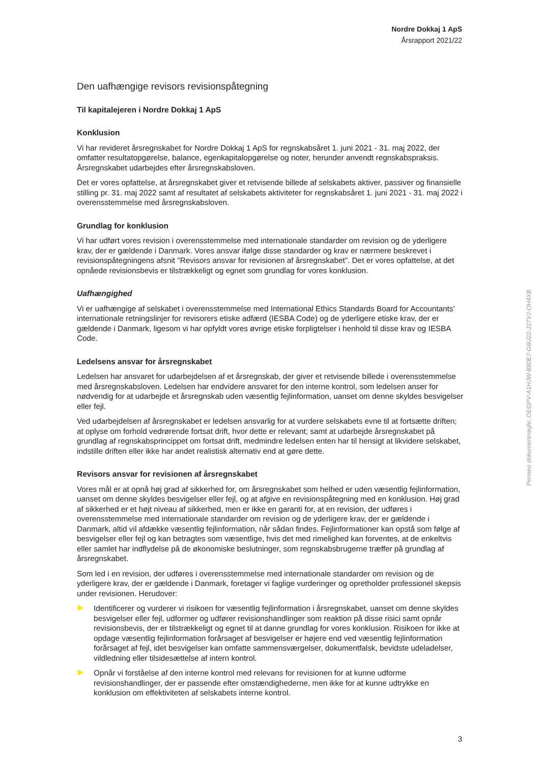Nordre Dokkaj 1 ApS
Årsrapport 2021/22
Den uafhængige revisors revisionspåtegning
Til kapitalejeren i Nordre Dokkaj 1 ApS
Konklusion
Vi har revideret årsregnskabet for Nordre Dokkaj 1 ApS for regnskabsåret 1. juni 2021 - 31. maj 2022, der omfatter resultatopgørelse, balance, egenkapitalopgørelse og noter, herunder anvendt regnskabspraksis. Årsregnskabet udarbejdes efter årsregnskabsloven.
Det er vores opfattelse, at årsregnskabet giver et retvisende billede af selskabets aktiver, passiver og finansielle stilling pr. 31. maj 2022 samt af resultatet af selskabets aktiviteter for regnskabsåret 1. juni 2021 - 31. maj 2022 i overensstemmelse med årsregnskabsloven.
Grundlag for konklusion
Vi har udført vores revision i overensstemmelse med internationale standarder om revision og de yderligere krav, der er gældende i Danmark. Vores ansvar ifølge disse standarder og krav er nærmere beskrevet i revisionspåtegningens afsnit "Revisors ansvar for revisionen af årsregnskabet". Det er vores opfattelse, at det opnåede revisionsbevis er tilstrækkeligt og egnet som grundlag for vores konklusion.
Uafhængighed
Vi er uafhængige af selskabet i overensstemmelse med International Ethics Standards Board for Accountants' internationale retningslinjer for revisorers etiske adfærd (IESBA Code) og de yderligere etiske krav, der er gældende i Danmark, ligesom vi har opfyldt vores øvrige etiske forpligtelser i henhold til disse krav og IESBA Code.
Ledelsens ansvar for årsregnskabet
Ledelsen har ansvaret for udarbejdelsen af et årsregnskab, der giver et retvisende billede i overensstemmelse med årsregnskabsloven. Ledelsen har endvidere ansvaret for den interne kontrol, som ledelsen anser for nødvendig for at udarbejde et årsregnskab uden væsentlig fejlinformation, uanset om denne skyldes besvigelser eller fejl.
Ved udarbejdelsen af årsregnskabet er ledelsen ansvarlig for at vurdere selskabets evne til at fortsætte driften; at oplyse om forhold vedrørende fortsat drift, hvor dette er relevant; samt at udarbejde årsregnskabet på grundlag af regnskabsprincippet om fortsat drift, medmindre ledelsen enten har til hensigt at likvidere selskabet, indstille driften eller ikke har andet realistisk alternativ end at gøre dette.
Revisors ansvar for revisionen af årsregnskabet
Vores mål er at opnå høj grad af sikkerhed for, om årsregnskabet som helhed er uden væsentlig fejlinformation, uanset om denne skyldes besvigelser eller fejl, og at afgive en revisionspåtegning med en konklusion. Høj grad af sikkerhed er et højt niveau af sikkerhed, men er ikke en garanti for, at en revision, der udføres i overensstemmelse med internationale standarder om revision og de yderligere krav, der er gældende i Danmark, altid vil afdække væsentlig fejlinformation, når sådan findes. Fejlinformationer kan opstå som følge af besvigelser eller fejl og kan betragtes som væsentlige, hvis det med rimelighed kan forventes, at de enkeltvis eller samlet har indflydelse på de økonomiske beslutninger, som regnskabsbrugerne træffer på grundlag af årsregnskabet.
Som led i en revision, der udføres i overensstemmelse med internationale standarder om revision og de yderligere krav, der er gældende i Danmark, foretager vi faglige vurderinger og opretholder professionel skepsis under revisionen. Herudover:
Identificerer og vurderer vi risikoen for væsentlig fejlinformation i årsregnskabet, uanset om denne skyldes besvigelser eller fejl, udformer og udfører revisionshandlinger som reaktion på disse risici samt opnår revisionsbevis, der er tilstrækkeligt og egnet til at danne grundlag for vores konklusion. Risikoen for ikke at opdage væsentlig fejlinformation forårsaget af besvigelser er højere end ved væsentlig fejlinformation forårsaget af fejl, idet besvigelser kan omfatte sammensværgelser, dokumentfalsk, bevidste udeladelser, vildledning eller tilsidesættelse af intern kontrol.
Opnår vi forståelse af den interne kontrol med relevans for revisionen for at kunne udforme revisionshandlinger, der er passende efter omstændighederne, men ikke for at kunne udtrykke en konklusion om effektiviteten af selskabets interne kontrol.
Penneo dokumentnøgle: OEGPV-A1HJW-B80E7-G6U22-J3TVJ-OH4XB
3